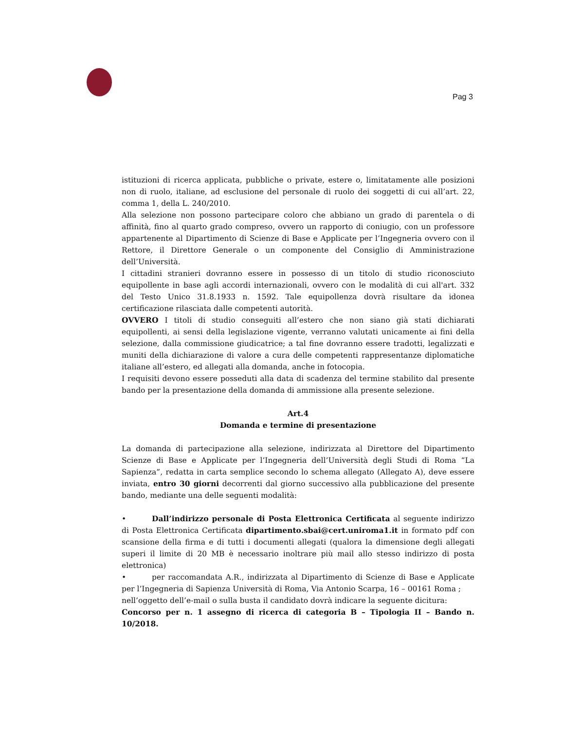Pag 3
istituzioni di ricerca applicata, pubbliche o private, estere o, limitatamente alle posizioni non di ruolo, italiane, ad esclusione del personale di ruolo dei soggetti di cui all’art. 22, comma 1, della L. 240/2010.
Alla selezione non possono partecipare coloro che abbiano un grado di parentela o di affinità, fino al quarto grado compreso, ovvero un rapporto di coniugio, con un professore appartenente al Dipartimento di Scienze di Base e Applicate per l’Ingegneria ovvero con il Rettore, il Direttore Generale o un componente del Consiglio di Amministrazione dell’Università.
I cittadini stranieri dovranno essere in possesso di un titolo di studio riconosciuto equipollente in base agli accordi internazionali, ovvero con le modalità di cui all'art. 332 del Testo Unico 31.8.1933 n. 1592. Tale equipollenza dovrà risultare da idonea certificazione rilasciata dalle competenti autorità.
OVVERO I titoli di studio conseguiti all’estero che non siano già stati dichiarati equipollenti, ai sensi della legislazione vigente, verranno valutati unicamente ai fini della selezione, dalla commissione giudicatrice; a tal fine dovranno essere tradotti, legalizzati e muniti della dichiarazione di valore a cura delle competenti rappresentanze diplomatiche italiane all’estero, ed allegati alla domanda, anche in fotocopia.
I requisiti devono essere posseduti alla data di scadenza del termine stabilito dal presente bando per la presentazione della domanda di ammissione alla presente selezione.
Art.4
Domanda e termine di presentazione
La domanda di partecipazione alla selezione, indirizzata al Direttore del Dipartimento Scienze di Base e Applicate per l’Ingegneria dell’Università degli Studi di Roma “La Sapienza”, redatta in carta semplice secondo lo schema allegato (Allegato A), deve essere inviata, entro 30 giorni decorrenti dal giorno successivo alla pubblicazione del presente bando, mediante una delle seguenti modalità:
• Dall’indirizzo personale di Posta Elettronica Certificata al seguente indirizzo di Posta Elettronica Certificata dipartimento.sbai@cert.uniroma1.it in formato pdf con scansione della firma e di tutti i documenti allegati (qualora la dimensione degli allegati superi il limite di 20 MB è necessario inoltrare più mail allo stesso indirizzo di posta elettronica)
• per raccomandata A.R., indirizzata al Dipartimento di Scienze di Base e Applicate per l’Ingegneria di Sapienza Università di Roma, Via Antonio Scarpa, 16 – 00161 Roma ;
nell’oggetto dell’e-mail o sulla busta il candidato dovrà indicare la seguente dicitura:
Concorso per n. 1 assegno di ricerca di categoria B – Tipologia II – Bando n. 10/2018.